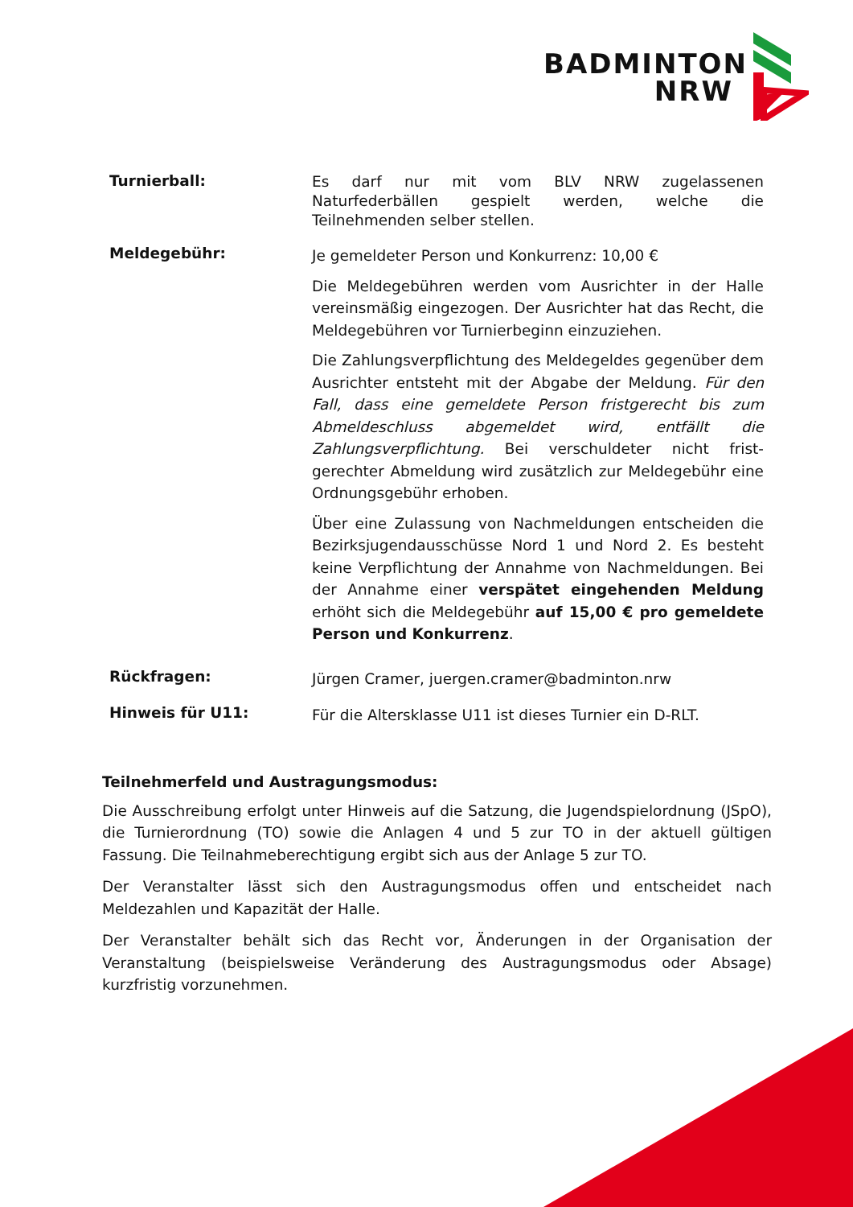BADMINTON
NRW
Turnierball:
Es darf nur mit vom BLV NRW zugelassenen Naturfederbällen gespielt werden, welche die Teilnehmenden selber stellen.
Meldegebühr:
Je gemeldeter Person und Konkurrenz: 10,00 €
Die Meldegebühren werden vom Ausrichter in der Halle vereinsmäßig eingezogen. Der Ausrichter hat das Recht, die Meldegebühren vor Turnierbeginn einzuziehen.
Die Zahlungsverpflichtung des Meldegeldes gegenüber dem Ausrichter entsteht mit der Abgabe der Meldung. Für den Fall, dass eine gemeldete Person fristgerecht bis zum Abmeldeschluss abgemeldet wird, entfällt die Zahlungsverpflichtung. Bei verschuldeter nicht frist-gerechter Abmeldung wird zusätzlich zur Meldegebühr eine Ordnungsgebühr erhoben.
Über eine Zulassung von Nachmeldungen entscheiden die Bezirksjugendausschüsse Nord 1 und Nord 2. Es besteht keine Verpflichtung der Annahme von Nachmeldungen. Bei der Annahme einer verspätet eingehenden Meldung erhöht sich die Meldegebühr auf 15,00 € pro gemeldete Person und Konkurrenz.
Rückfragen:
Jürgen Cramer, juergen.cramer@badminton.nrw
Hinweis für U11:
Für die Altersklasse U11 ist dieses Turnier ein D-RLT.
Teilnehmerfeld und Austragungsmodus:
Die Ausschreibung erfolgt unter Hinweis auf die Satzung, die Jugendspielordnung (JSpO), die Turnierordnung (TO) sowie die Anlagen 4 und 5 zur TO in der aktuell gültigen Fassung. Die Teilnahmeberechtigung ergibt sich aus der Anlage 5 zur TO.
Der Veranstalter lässt sich den Austragungsmodus offen und entscheidet nach Meldezahlen und Kapazität der Halle.
Der Veranstalter behält sich das Recht vor, Änderungen in der Organisation der Veranstaltung (beispielsweise Veränderung des Austragungsmodus oder Absage) kurzfristig vorzunehmen.